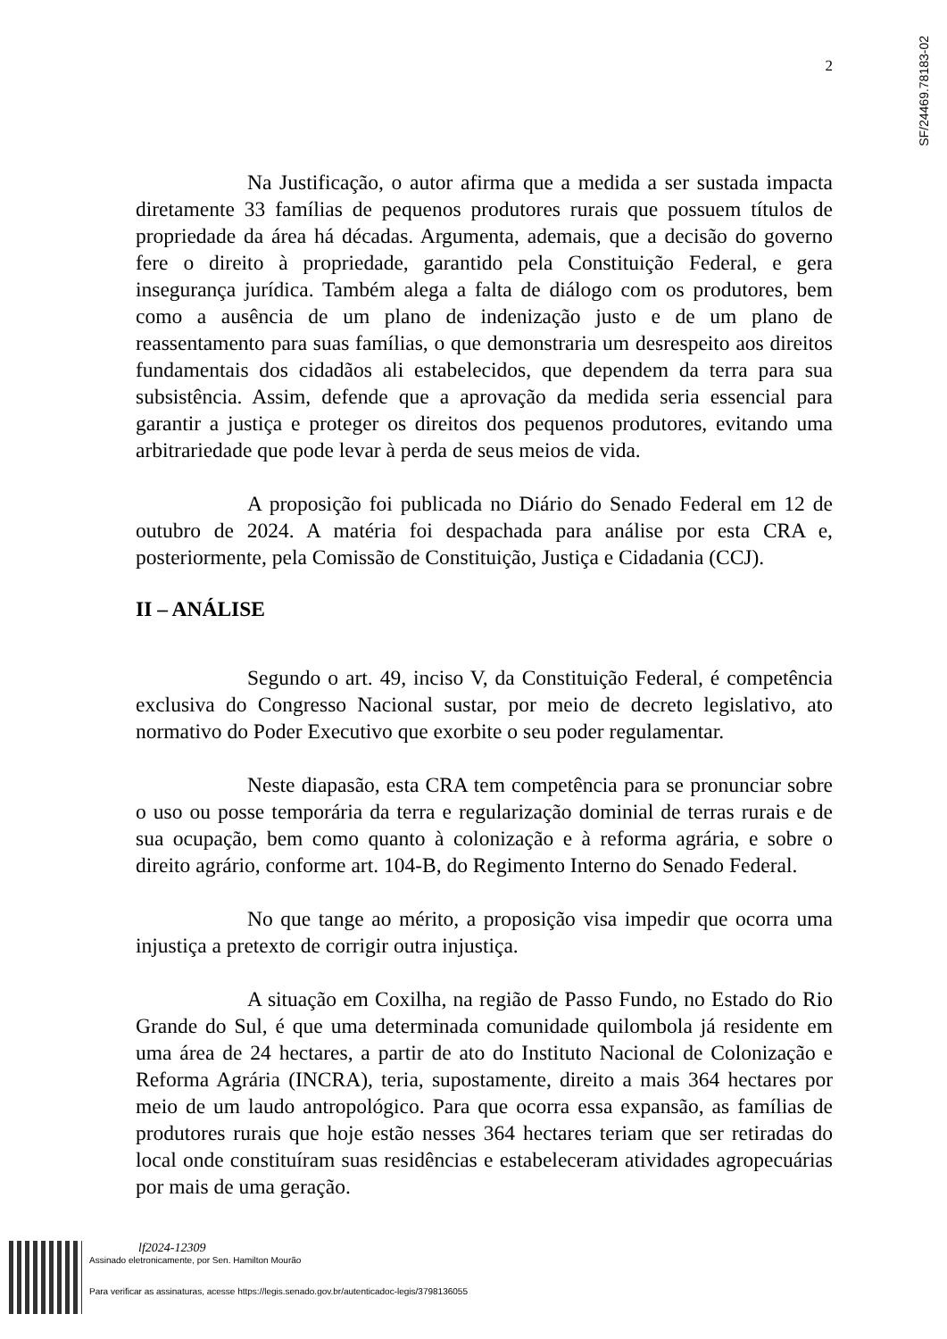SF/24469.78183-02
2
Na Justificação, o autor afirma que a medida a ser sustada impacta diretamente 33 famílias de pequenos produtores rurais que possuem títulos de propriedade da área há décadas. Argumenta, ademais, que a decisão do governo fere o direito à propriedade, garantido pela Constituição Federal, e gera insegurança jurídica. Também alega a falta de diálogo com os produtores, bem como a ausência de um plano de indenização justo e de um plano de reassentamento para suas famílias, o que demonstraria um desrespeito aos direitos fundamentais dos cidadãos ali estabelecidos, que dependem da terra para sua subsistência. Assim, defende que a aprovação da medida seria essencial para garantir a justiça e proteger os direitos dos pequenos produtores, evitando uma arbitrariedade que pode levar à perda de seus meios de vida.
A proposição foi publicada no Diário do Senado Federal em 12 de outubro de 2024. A matéria foi despachada para análise por esta CRA e, posteriormente, pela Comissão de Constituição, Justiça e Cidadania (CCJ).
II – ANÁLISE
Segundo o art. 49, inciso V, da Constituição Federal, é competência exclusiva do Congresso Nacional sustar, por meio de decreto legislativo, ato normativo do Poder Executivo que exorbite o seu poder regulamentar.
Neste diapasão, esta CRA tem competência para se pronunciar sobre o uso ou posse temporária da terra e regularização dominial de terras rurais e de sua ocupação, bem como quanto à colonização e à reforma agrária, e sobre o direito agrário, conforme art. 104-B, do Regimento Interno do Senado Federal.
No que tange ao mérito, a proposição visa impedir que ocorra uma injustiça a pretexto de corrigir outra injustiça.
A situação em Coxilha, na região de Passo Fundo, no Estado do Rio Grande do Sul, é que uma determinada comunidade quilombola já residente em uma área de 24 hectares, a partir de ato do Instituto Nacional de Colonização e Reforma Agrária (INCRA), teria, supostamente, direito a mais 364 hectares por meio de um laudo antropológico. Para que ocorra essa expansão, as famílias de produtores rurais que hoje estão nesses 364 hectares teriam que ser retiradas do local onde constituíram suas residências e estabeleceram atividades agropecuárias por mais de uma geração.
lf2024-12309
Assinado eletronicamente, por Sen. Hamilton Mourão
Para verificar as assinaturas, acesse https://legis.senado.gov.br/autenticadoc-legis/3798136055